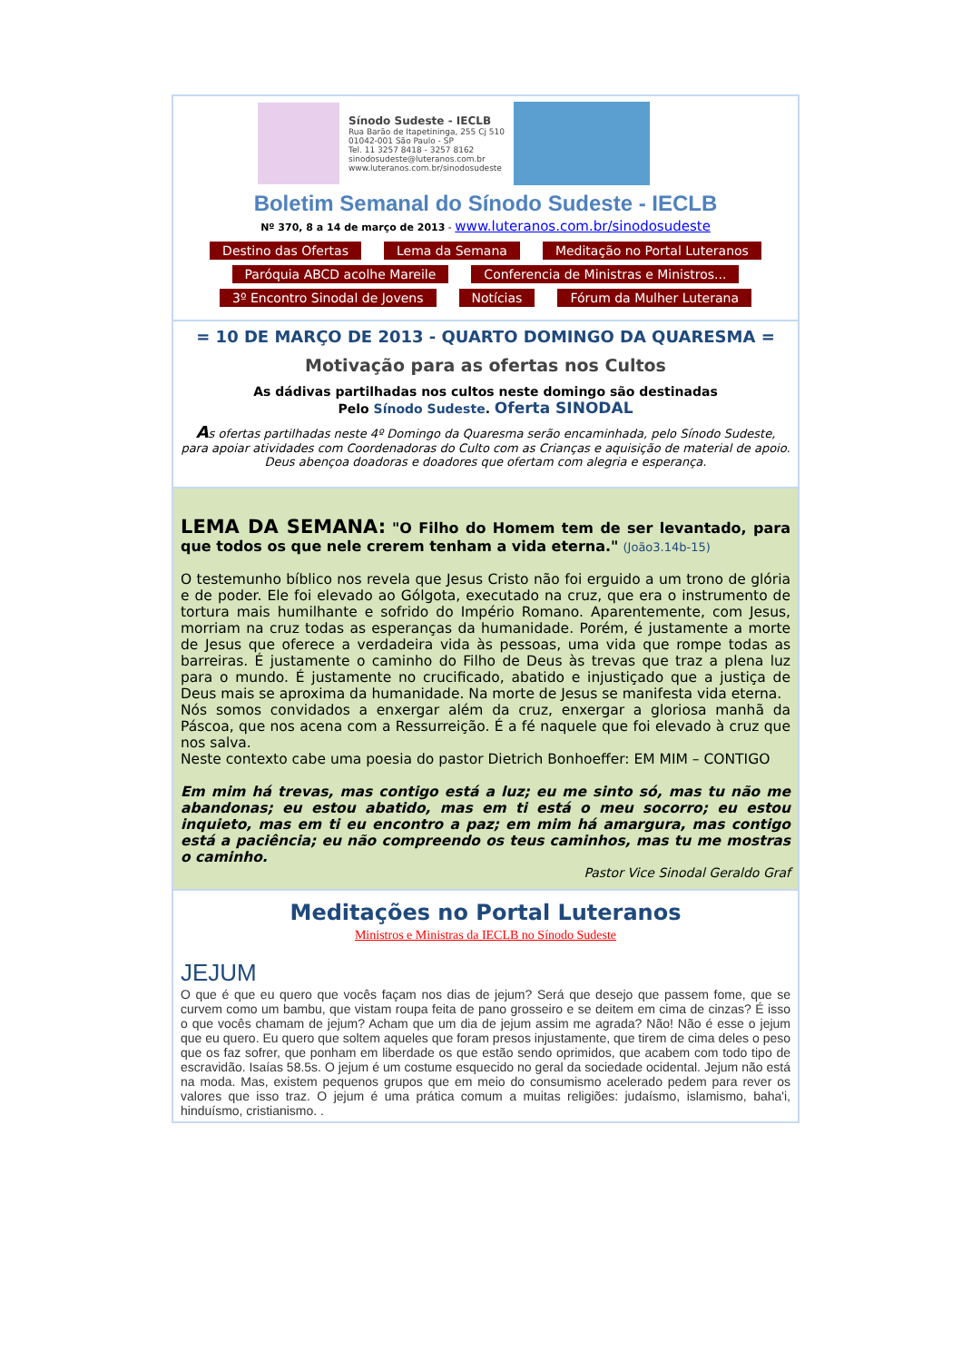Sínodo Sudeste - IECLB
Rua Barão de Itapetininga, 255 Cj 510
01042-001 São Paulo - SP
Tel. 11 3257 8418 - 3257 8162
sinodosudeste@luteranos.com.br
www.luteranos.com.br/sinodosudeste
Boletim Semanal do Sínodo Sudeste - IECLB
Nº 370, 8 a 14 de março de 2013 - www.luteranos.com.br/sinodosudeste
Destino das Ofertas Lema da Semana Meditação no Portal Luteranos Paróquia ABCD acolhe Mareile Conferencia de Ministras e Ministros... 3º Encontro Sinodal de Jovens Notícias Fórum da Mulher Luterana
= 10 DE MARÇO DE 2013 - QUARTO DOMINGO DA QUARESMA =
Motivação para as ofertas nos Cultos
As dádivas partilhadas nos cultos neste domingo são destinadas
Pelo Sínodo Sudeste. Oferta SINODAL
As ofertas partilhadas neste 4º Domingo da Quaresma serão encaminhada, pelo Sínodo Sudeste, para apoiar atividades com Coordenadoras do Culto com as Crianças e aquisição de material de apoio. Deus abençoa doadoras e doadores que ofertam com alegria e esperança.
LEMA DA SEMANA: "O Filho do Homem tem de ser levantado, para que todos os que nele crerem tenham a vida eterna." (João3.14b-15)
O testemunho bíblico nos revela que Jesus Cristo não foi erguido a um trono de glória e de poder. Ele foi elevado ao Gólgota, executado na cruz, que era o instrumento de tortura mais humilhante e sofrido do Império Romano. Aparentemente, com Jesus, morriam na cruz todas as esperanças da humanidade. Porém, é justamente a morte de Jesus que oferece a verdadeira vida às pessoas, uma vida que rompe todas as barreiras. É justamente o caminho do Filho de Deus às trevas que traz a plena luz para o mundo. É justamente no crucificado, abatido e injustiçado que a justiça de Deus mais se aproxima da humanidade. Na morte de Jesus se manifesta vida eterna.
Nós somos convidados a enxergar além da cruz, enxergar a gloriosa manhã da Páscoa, que nos acena com a Ressurreição. É a fé naquele que foi elevado à cruz que nos salva.
Neste contexto cabe uma poesia do pastor Dietrich Bonhoeffer: EM MIM – CONTIGO
Em mim há trevas, mas contigo está a luz; eu me sinto só, mas tu não me abandonas; eu estou abatido, mas em ti está o meu socorro; eu estou inquieto, mas em ti eu encontro a paz; em mim há amargura, mas contigo está a paciência; eu não compreendo os teus caminhos, mas tu me mostras o caminho.
Pastor Vice Sinodal Geraldo Graf
Meditações no Portal Luteranos
Ministros e Ministras da IECLB no Sínodo Sudeste
JEJUM
O que é que eu quero que vocês façam nos dias de jejum? Será que desejo que passem fome, que se curvem como um bambu, que vistam roupa feita de pano grosseiro e se deitem em cima de cinzas? É isso o que vocês chamam de jejum? Acham que um dia de jejum assim me agrada? Não! Não é esse o jejum que eu quero. Eu quero que soltem aqueles que foram presos injustamente, que tirem de cima deles o peso que os faz sofrer, que ponham em liberdade os que estão sendo oprimidos, que acabem com todo tipo de escravidão. Isaías 58.5s. O jejum é um costume esquecido no geral da sociedade ocidental. Jejum não está na moda. Mas, existem pequenos grupos que em meio do consumismo acelerado pedem para rever os valores que isso traz. O jejum é uma prática comum a muitas religiões: judaísmo, islamismo, baha'i, hinduísmo, cristianismo. .